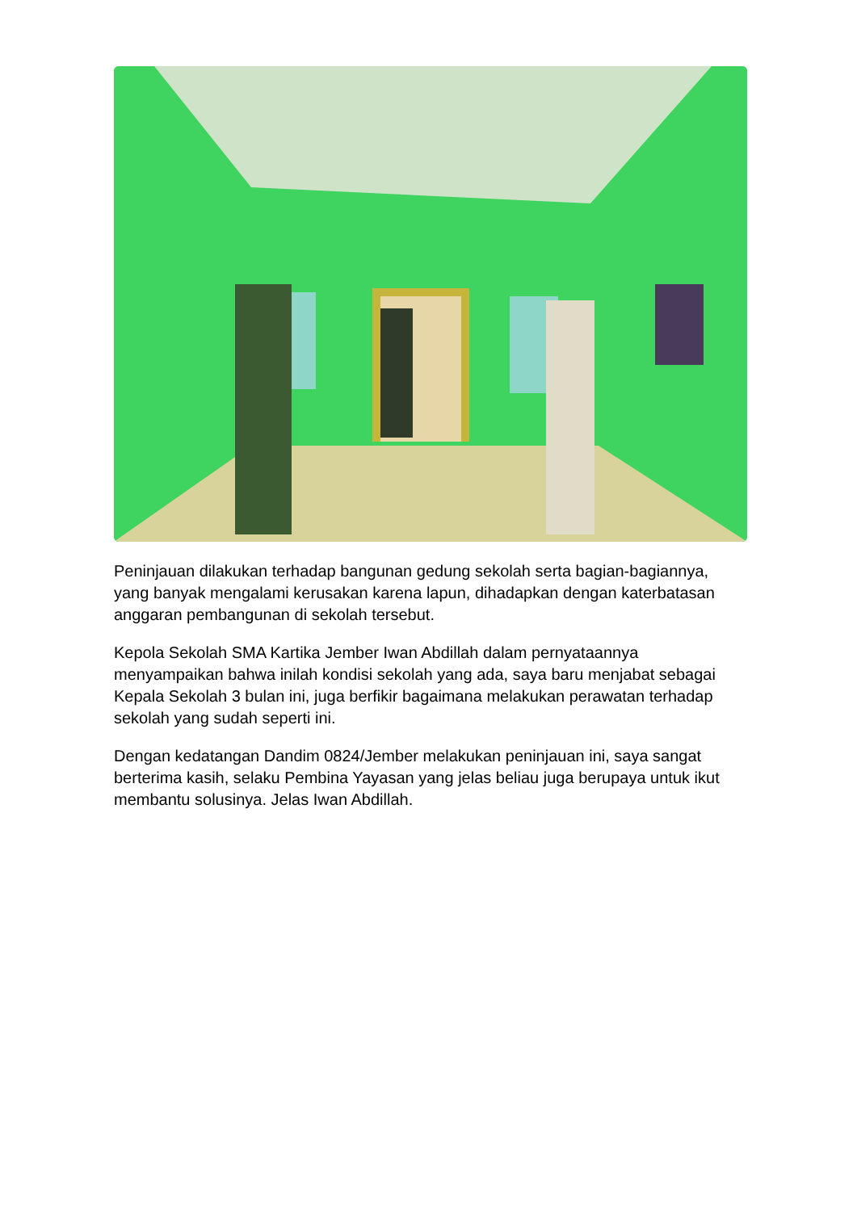Peninjauan dilakukan terhadap bangunan gedung sekolah serta bagian-bagiannya, yang banyak mengalami kerusakan karena lapun, dihadapkan dengan katerbatasan anggaran pembangunan di sekolah tersebut.
Kepola Sekolah SMA Kartika Jember Iwan Abdillah dalam pernyataannya menyampaikan bahwa inilah kondisi sekolah yang ada, saya baru menjabat sebagai Kepala Sekolah 3 bulan ini, juga berfikir bagaimana melakukan perawatan terhadap sekolah yang sudah seperti ini.
Dengan kedatangan Dandim 0824/Jember melakukan peninjauan ini, saya sangat berterima kasih, selaku Pembina Yayasan yang jelas beliau juga berupaya untuk ikut membantu solusinya. Jelas Iwan Abdillah.